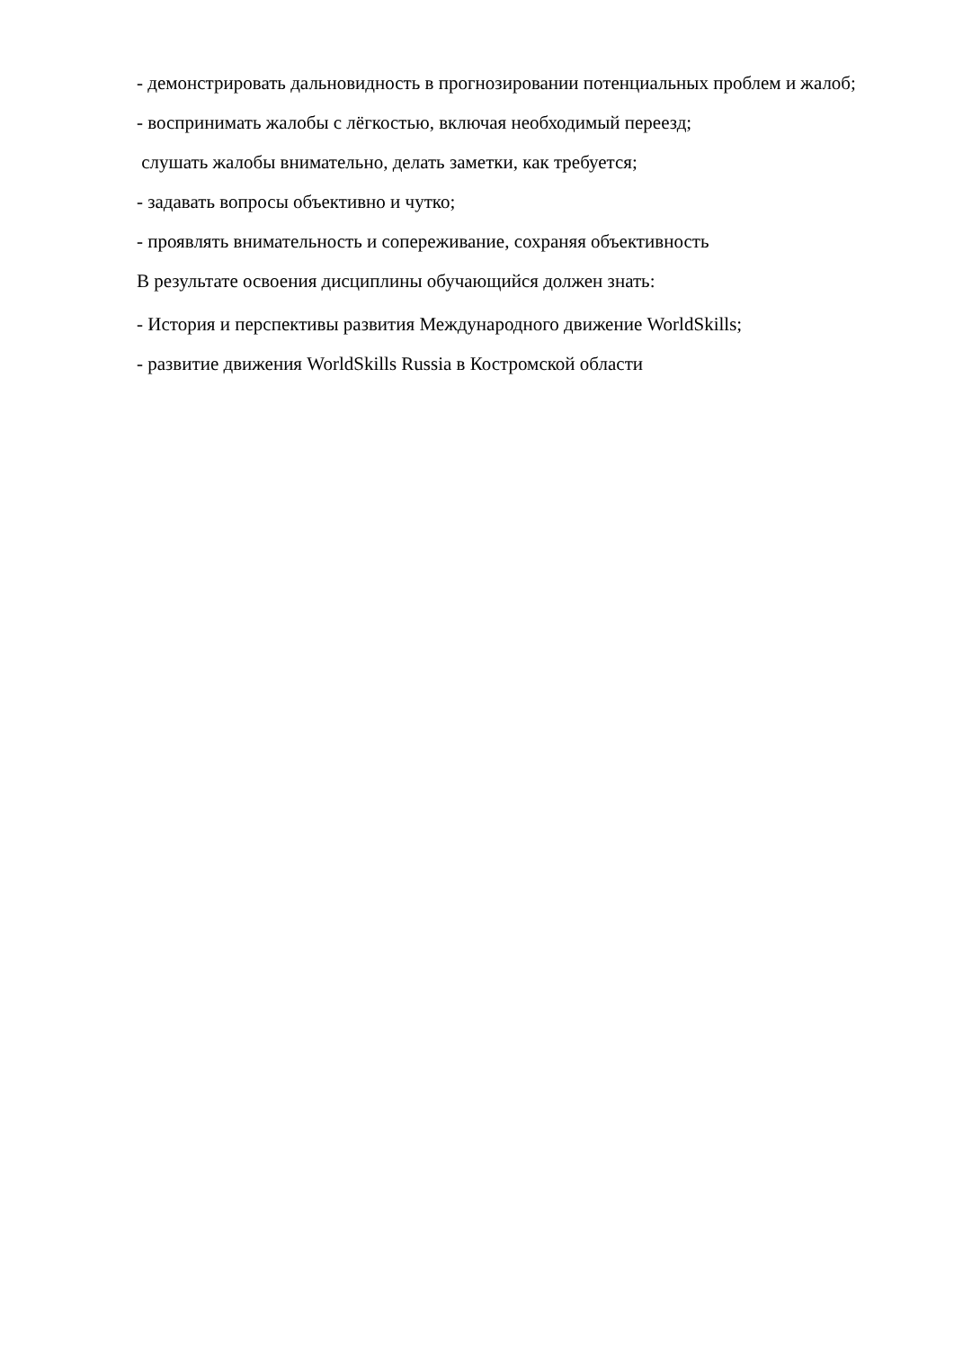- демонстрировать дальновидность в прогнозировании потенциальных проблем и жалоб;
- воспринимать жалобы с лёгкостью, включая необходимый переезд;
слушать жалобы внимательно, делать заметки, как требуется;
- задавать вопросы объективно и чутко;
- проявлять внимательность и сопереживание, сохраняя объективность
В результате освоения дисциплины обучающийся должен знать:
- История и перспективы развития Международного движение WorldSkills;
- развитие движения WorldSkills Russia в Костромской области